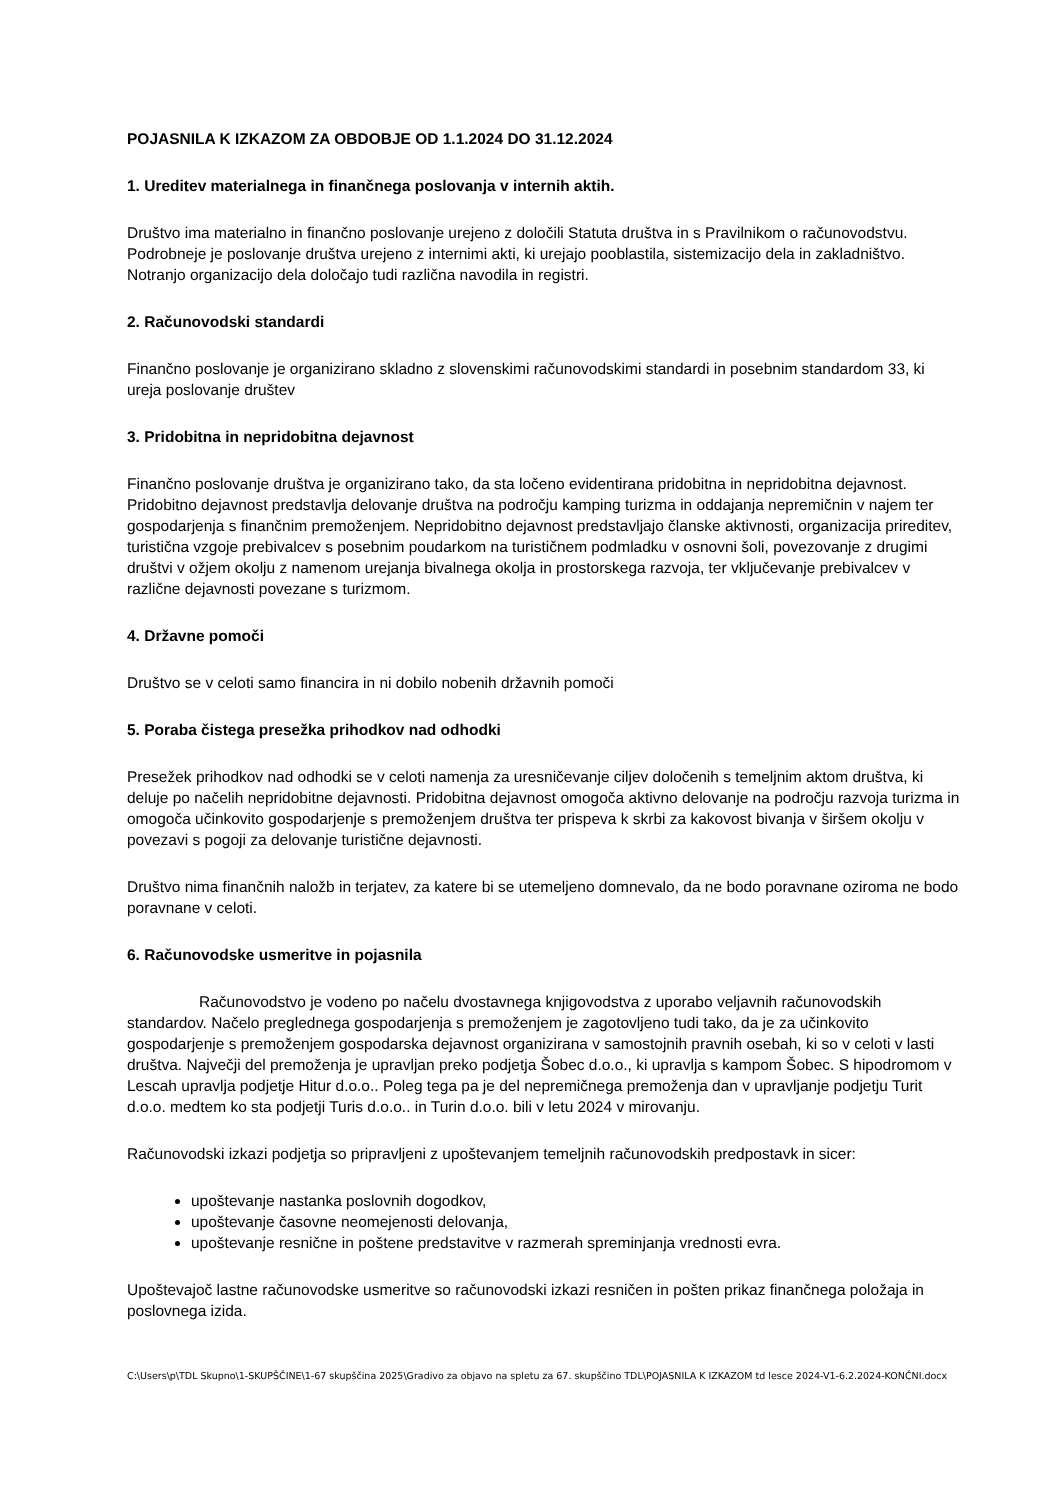POJASNILA K IZKAZOM ZA OBDOBJE OD 1.1.2024 DO 31.12.2024
1. Ureditev materialnega in finančnega poslovanja v internih aktih.
Društvo ima materialno in finančno poslovanje urejeno z določili Statuta društva in s Pravilnikom o računovodstvu. Podrobneje je poslovanje društva urejeno z internimi akti, ki urejajo pooblastila, sistemizacijo dela in zakladništvo. Notranjo organizacijo dela določajo tudi različna navodila in registri.
2. Računovodski standardi
Finančno poslovanje je organizirano skladno z slovenskimi računovodskimi standardi in posebnim standardom 33, ki ureja poslovanje društev
3. Pridobitna in nepridobitna dejavnost
Finančno poslovanje društva je organizirano tako, da sta ločeno evidentirana pridobitna in nepridobitna dejavnost. Pridobitno dejavnost predstavlja delovanje društva na področju kamping turizma in oddajanja nepremičnin v najem ter gospodarjenja s finančnim premoženjem. Nepridobitno dejavnost predstavljajo članske aktivnosti, organizacija prireditev, turistična vzgoje prebivalcev s posebnim poudarkom na turističnem podmladku v osnovni šoli, povezovanje z drugimi društvi v ožjem okolju z namenom urejanja bivalnega okolja in prostorskega razvoja, ter vključevanje prebivalcev v različne dejavnosti povezane s turizmom.
4. Državne pomoči
Društvo se v celoti samo financira in ni dobilo nobenih državnih pomoči
5. Poraba čistega presežka prihodkov nad odhodki
Presežek prihodkov nad odhodki se v celoti namenja za uresničevanje ciljev določenih s temeljnim aktom društva, ki deluje po načelih nepridobitne dejavnosti. Pridobitna dejavnost omogoča aktivno delovanje na področju razvoja turizma in omogoča učinkovito gospodarjenje s premoženjem društva ter prispeva k skrbi za kakovost bivanja v širšem okolju v povezavi s pogoji za delovanje turistične dejavnosti.
Društvo nima finančnih naložb in terjatev, za katere bi se utemeljeno domnevalo, da ne bodo poravnane oziroma ne bodo poravnane v celoti.
6. Računovodske usmeritve in pojasnila
Računovodstvo je vodeno po načelu dvostavnega knjigovodstva z uporabo veljavnih računovodskih standardov. Načelo preglednega gospodarjenja s premoženjem je zagotovljeno tudi tako, da je za učinkovito gospodarjenje s premoženjem gospodarska dejavnost organizirana v samostojnih pravnih osebah, ki so v celoti v lasti društva. Največji del premoženja je upravljan preko podjetja Šobec d.o.o., ki upravlja s kampom Šobec. S hipodromom v Lescah upravlja podjetje Hitur d.o.o.. Poleg tega pa je del nepremičnega premoženja dan v upravljanje podjetju Turit d.o.o. medtem ko sta podjetji Turis d.o.o.. in Turin d.o.o. bili v letu 2024 v mirovanju.
Računovodski izkazi podjetja so pripravljeni z upoštevanjem temeljnih računovodskih predpostavk in sicer:
upoštevanje nastanka poslovnih dogodkov,
upoštevanje časovne neomejenosti delovanja,
upoštevanje resnične in poštene predstavitve v razmerah spreminjanja vrednosti evra.
Upoštevajoč lastne računovodske usmeritve so računovodski izkazi resničen in pošten prikaz finančnega položaja in poslovnega izida.
C:\Users\p\TDL Skupno\1-SKUPŠČINE\1-67 skupščina 2025\Gradivo za objavo na spletu za 67. skupščino TDL\POJASNILA K IZKAZOM td lesce 2024-V1-6.2.2024-KONČNI.docx